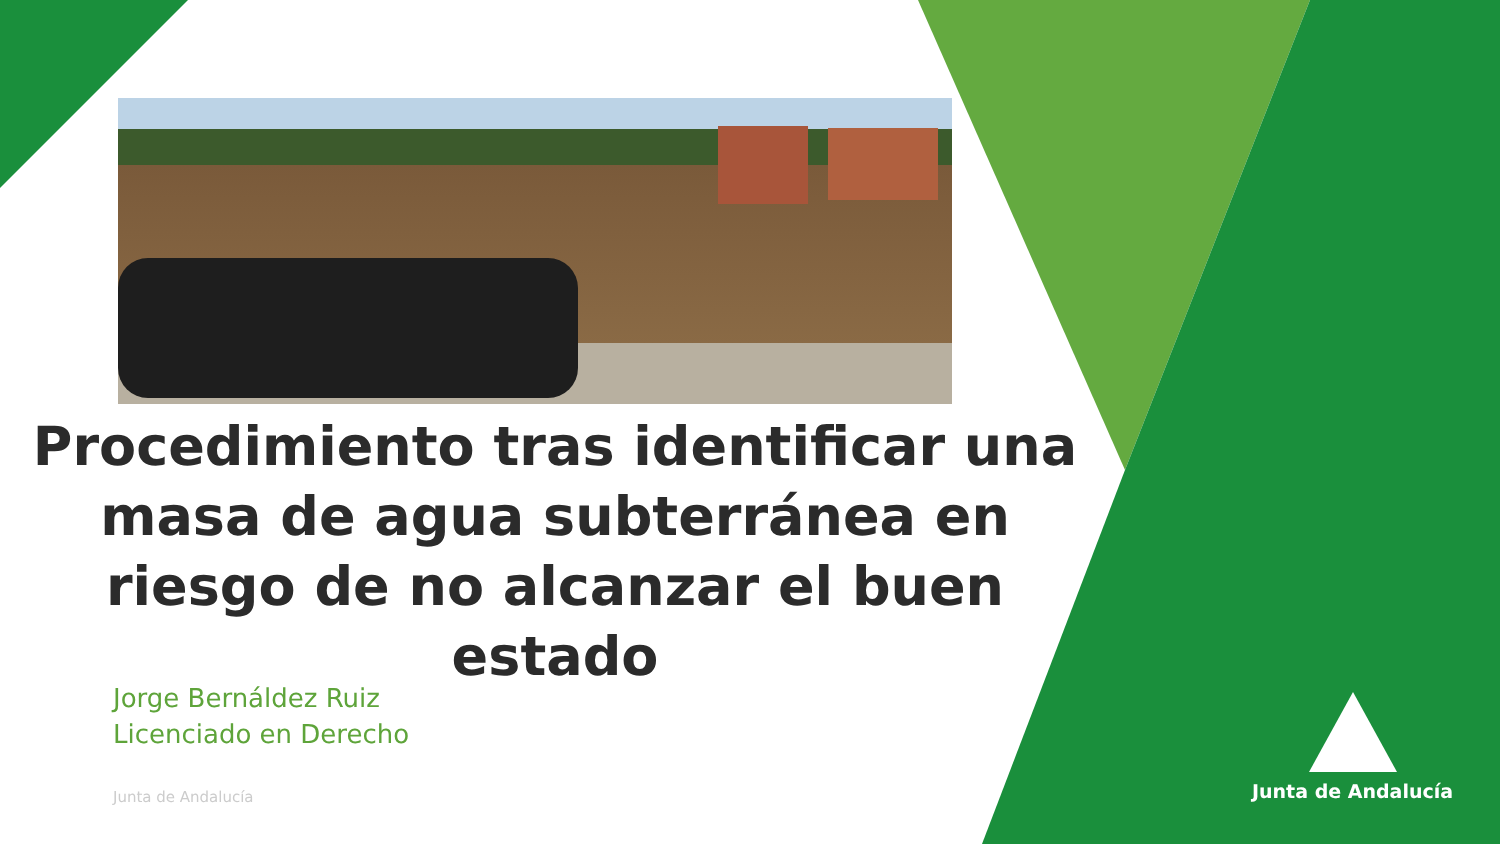Procedimiento tras identificar una masa de agua subterránea en riesgo de no alcanzar el buen estado
Jorge Bernáldez Ruiz
Licenciado en Derecho
Junta de Andalucía
Junta de Andalucía